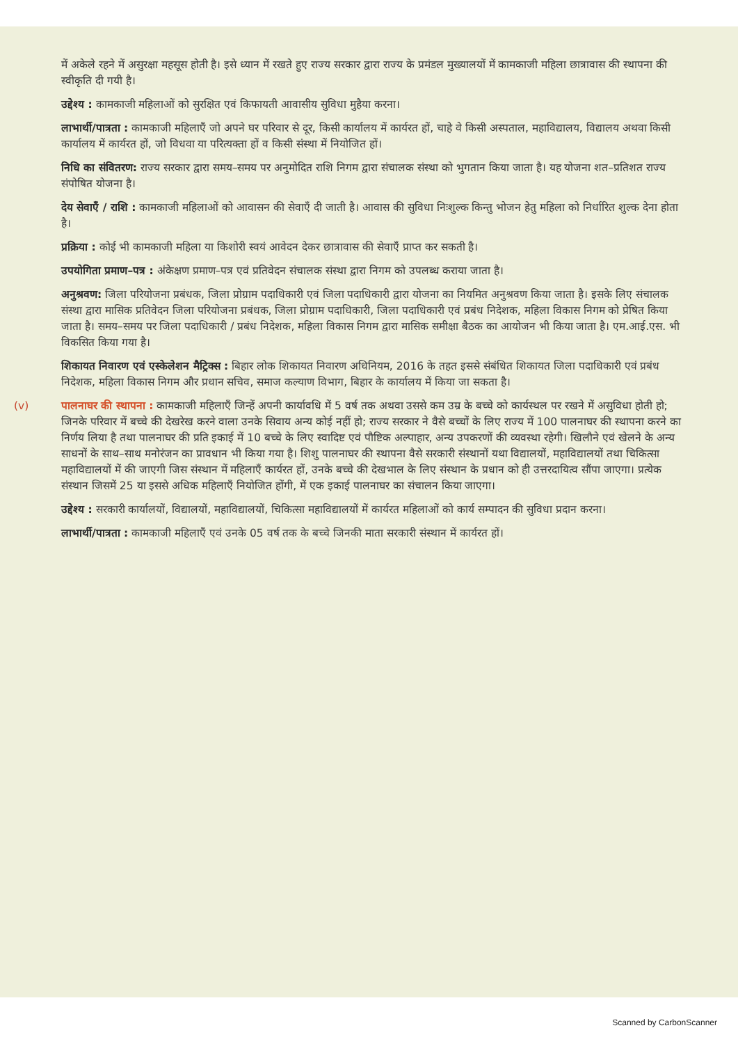में अकेले रहने में असुरक्षा महसूस होती है। इसे ध्यान में रखते हुए राज्य सरकार द्वारा राज्य के प्रमंडल मुख्यालयों में कामकाजी महिला छात्रावास की स्थापना की स्वीकृति दी गयी है।
उद्देश्य : कामकाजी महिलाओं को सुरक्षित एवं किफायती आवासीय सुविधा मुहैया करना।
लाभार्थी/पात्रता : कामकाजी महिलाएँ जो अपने घर परिवार से दूर, किसी कार्यालय में कार्यरत हों, चाहे वे किसी अस्पताल, महाविद्यालय, विद्यालय अथवा किसी कार्यालय में कार्यरत हों, जो विधवा या परित्यक्ता हों व किसी संस्था में नियोजित हों।
निधि का संवितरण: राज्य सरकार द्वारा समय–समय पर अनुमोदित राशि निगम द्वारा संचालक संस्था को भुगतान किया जाता है। यह योजना शत–प्रतिशत राज्य संपोषित योजना है।
देय सेवाएँ / राशि : कामकाजी महिलाओं को आवासन की सेवाएँ दी जाती है। आवास की सुविधा निःशुल्क किन्तु भोजन हेतु महिला को निर्धारित शुल्क देना होता है।
प्रक्रिया : कोई भी कामकाजी महिला या किशोरी स्वयं आवेदन देकर छात्रावास की सेवाएँ प्राप्त कर सकती है।
उपयोगिता प्रमाण–पत्र : अंकेक्षण प्रमाण–पत्र एवं प्रतिवेदन संचालक संस्था द्वारा निगम को उपलब्ध कराया जाता है।
अनुश्रवण: जिला परियोजना प्रबंधक, जिला प्रोग्राम पदाधिकारी एवं जिला पदाधिकारी द्वारा योजना का नियमित अनुश्रवण किया जाता है। इसके लिए संचालक संस्था द्वारा मासिक प्रतिवेदन जिला परियोजना प्रबंधक, जिला प्रोग्राम पदाधिकारी, जिला पदाधिकारी एवं प्रबंध निदेशक, महिला विकास निगम को प्रेषित किया जाता है। समय–समय पर जिला पदाधिकारी / प्रबंध निदेशक, महिला विकास निगम द्वारा मासिक समीक्षा बैठक का आयोजन भी किया जाता है। एम.आई.एस. भी विकसित किया गया है।
शिकायत निवारण एवं एस्केलेशन मैट्रिक्स : बिहार लोक शिकायत निवारण अधिनियम, 2016 के तहत इससे संबंधित शिकायत जिला पदाधिकारी एवं प्रबंध निदेशक, महिला विकास निगम और प्रधान सचिव, समाज कल्याण विभाग, बिहार के कार्यालय में किया जा सकता है।
(v) पालनाघर की स्थापना : कामकाजी महिलाएँ जिन्हें अपनी कार्यावधि में 5 वर्ष तक अथवा उससे कम उम्र के बच्चे को कार्यस्थल पर रखने में असुविधा होती हो; जिनके परिवार में बच्चे की देखरेख करने वाला उनके सिवाय अन्य कोई नहीं हो; राज्य सरकार ने वैसे बच्चों के लिए राज्य में 100 पालनाघर की स्थापना करने का निर्णय लिया है तथा पालनाघर की प्रति इकाई में 10 बच्चे के लिए स्वादिष्ट एवं पौष्टिक अल्पाहार, अन्य उपकरणों की व्यवस्था रहेगी। खिलौने एवं खेलने के अन्य साधनों के साथ–साथ मनोरंजन का प्रावधान भी किया गया है। शिशु पालनाघर की स्थापना वैसे सरकारी संस्थानों यथा विद्यालयों, महाविद्यालयों तथा चिकित्सा महाविद्यालयों में की जाएगी जिस संस्थान में महिलाएँ कार्यरत हों, उनके बच्चे की देखभाल के लिए संस्थान के प्रधान को ही उत्तरदायित्व सौंपा जाएगा। प्रत्येक संस्थान जिसमें 25 या इससे अधिक महिलाएँ नियोजित होंगी, में एक इकाई पालनाघर का संचालन किया जाएगा।
उद्देश्य : सरकारी कार्यालयों, विद्यालयों, महाविद्यालयों, चिकित्सा महाविद्यालयों में कार्यरत महिलाओं को कार्य सम्पादन की सुविधा प्रदान करना।
लाभार्थी/पात्रता : कामकाजी महिलाएँ एवं उनके 05 वर्ष तक के बच्चे जिनकी माता सरकारी संस्थान में कार्यरत हों।
Scanned by CarbonScanner